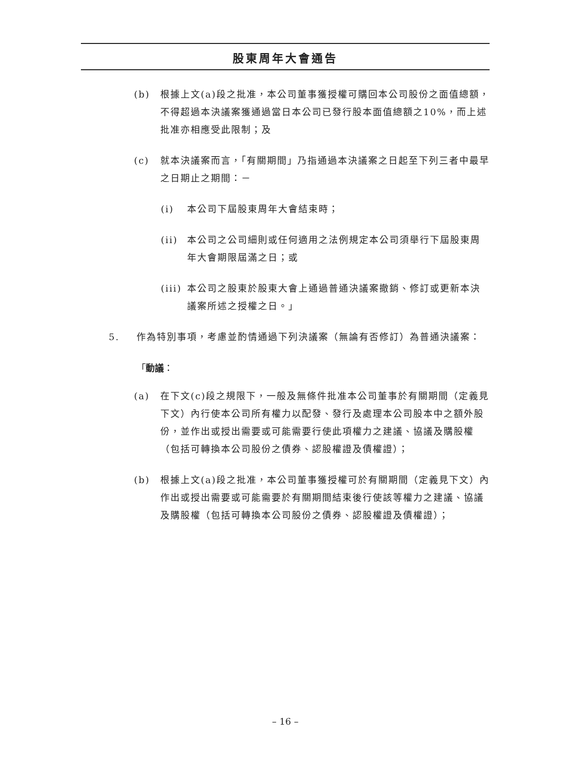股東周年大會通告
(b) 根據上文(a)段之批准，本公司董事獲授權可購回本公司股份之面值總額，不得超過本決議案獲通過當日本公司已發行股本面值總額之10%，而上述批准亦相應受此限制；及
(c) 就本決議案而言，「有關期間」乃指通過本決議案之日起至下列三者中最早之日期止之期間：－
(i) 本公司下屆股東周年大會結束時；
(ii) 本公司之公司細則或任何適用之法例規定本公司須舉行下屆股東周年大會期限屆滿之日；或
(iii)
本公司之股東於股東大會上通過普通決議案撤銷、修訂或更新本決議案所述之授權之日。」
5. 作為特別事項，考慮並酌情通過下列決議案（無論有否修訂）為普通決議案：
「動議：
(a) 在下文(c)段之規限下，一般及無條件批准本公司董事於有關期間（定義見下文）內行使本公司所有權力以配發、發行及處理本公司股本中之額外股份，並作出或授出需要或可能需要行使此項權力之建議、協議及購股權（包括可轉換本公司股份之債券、認股權證及債權證）；
(b) 根據上文(a)段之批准，本公司董事獲授權可於有關期間（定義見下文）內作出或授出需要或可能需要於有關期間結束後行使該等權力之建議、協議及購股權（包括可轉換本公司股份之債券、認股權證及債權證）；
– 16 –